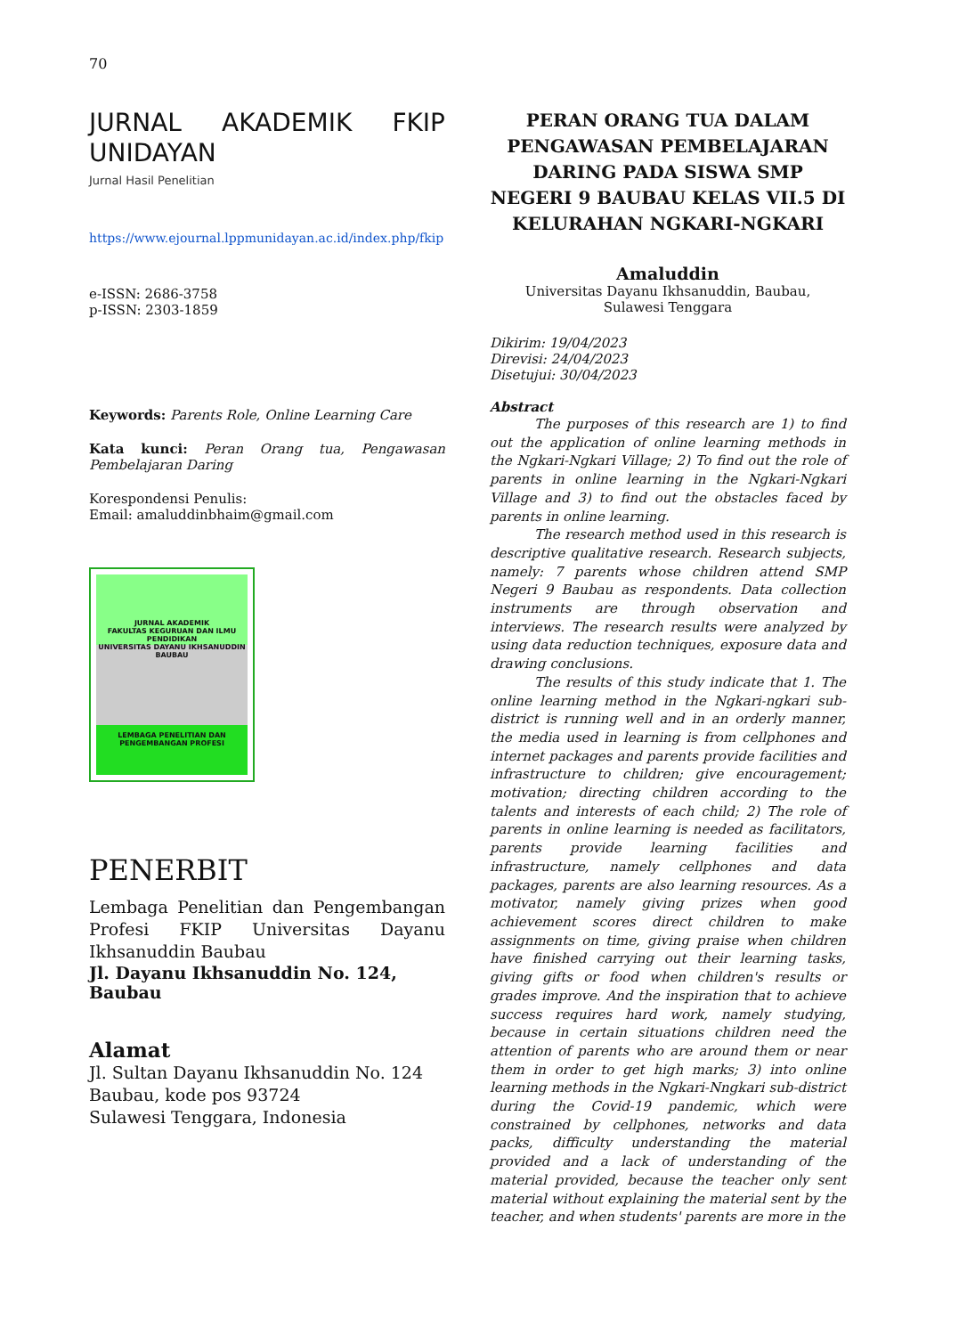70
JURNAL AKADEMIK FKIP
UNIDAYAN
Jurnal Hasil Penelitian
https://www.ejournal.lppmunidayan.ac.id/index.php/fkip
e-ISSN: 2686-3758
p-ISSN: 2303-1859
Keywords: Parents Role, Online Learning Care
Kata kunci: Peran Orang tua, Pengawasan Pembelajaran Daring
Korespondensi Penulis:
Email: amaluddinbhaim@gmail.com
JURNAL AKADEMIK
FAKULTAS KEGURUAN DAN ILMU PENDIDIKAN
UNIVERSITAS DAYANU IKHSANUDDIN BAUBAU
LEMBAGA PENELITIAN DAN PENGEMBANGAN PROFESI
PENERBIT
Lembaga Penelitian dan Pengembangan Profesi FKIP Universitas Dayanu Ikhsanuddin Baubau
Jl. Dayanu Ikhsanuddin No. 124, Baubau
Alamat
Jl. Sultan Dayanu Ikhsanuddin No. 124
Baubau, kode pos 93724
Sulawesi Tenggara, Indonesia
PERAN ORANG TUA DALAM PENGAWASAN PEMBELAJARAN DARING PADA SISWA SMP NEGERI 9 BAUBAU KELAS VII.5 DI KELURAHAN NGKARI-NGKARI
Amaluddin
Universitas Dayanu Ikhsanuddin, Baubau,
Sulawesi Tenggara
Dikirim: 19/04/2023
Direvisi: 24/04/2023
Disetujui: 30/04/2023
Abstract
The purposes of this research are 1) to find out the application of online learning methods in the Ngkari-Ngkari Village; 2) To find out the role of parents in online learning in the Ngkari-Ngkari Village and 3) to find out the obstacles faced by parents in online learning.
The research method used in this research is descriptive qualitative research. Research subjects, namely: 7 parents whose children attend SMP Negeri 9 Baubau as respondents. Data collection instruments are through observation and interviews. The research results were analyzed by using data reduction techniques, exposure data and drawing conclusions.
The results of this study indicate that 1. The online learning method in the Ngkari-ngkari sub-district is running well and in an orderly manner, the media used in learning is from cellphones and internet packages and parents provide facilities and infrastructure to children; give encouragement; motivation; directing children according to the talents and interests of each child; 2) The role of parents in online learning is needed as facilitators, parents provide learning facilities and infrastructure, namely cellphones and data packages, parents are also learning resources. As a motivator, namely giving prizes when good achievement scores direct children to make assignments on time, giving praise when children have finished carrying out their learning tasks, giving gifts or food when children's results or grades improve. And the inspiration that to achieve success requires hard work, namely studying, because in certain situations children need the attention of parents who are around them or near them in order to get high marks; 3) into online learning methods in the Ngkari-Nngkari sub-district during the Covid-19 pandemic, which were constrained by cellphones, networks and data packs, difficulty understanding the material provided and a lack of understanding of the material provided, because the teacher only sent material without explaining the material sent by the teacher, and when students' parents are more in the